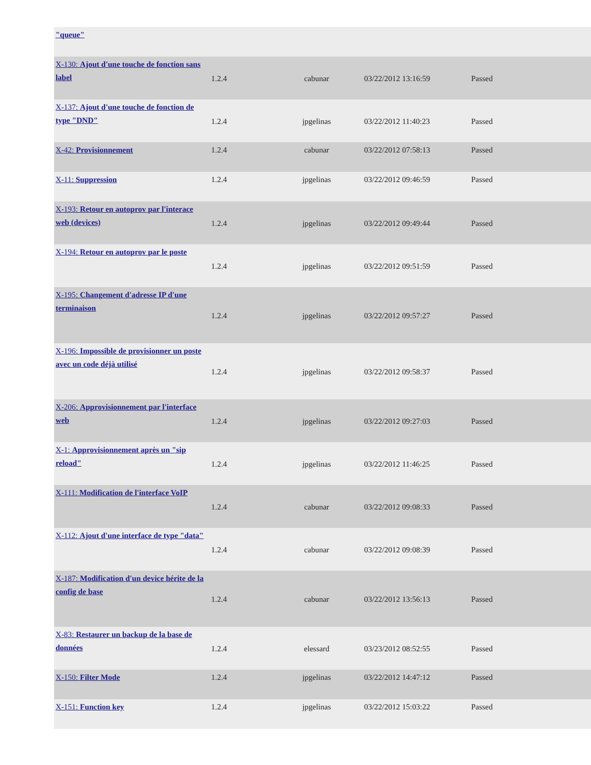| "queue" | | | | |
| X-130: Ajout d'une touche de fonction sans label | 1.2.4 | cabunar | 03/22/2012 13:16:59 | Passed |
| X-137: Ajout d'une touche de fonction de type "DND" | 1.2.4 | jpgelinas | 03/22/2012 11:40:23 | Passed |
| X-42: Provisionnement | 1.2.4 | cabunar | 03/22/2012 07:58:13 | Passed |
| X-11: Suppression | 1.2.4 | jpgelinas | 03/22/2012 09:46:59 | Passed |
| X-193: Retour en autoprov par l'interace web (devices) | 1.2.4 | jpgelinas | 03/22/2012 09:49:44 | Passed |
| X-194: Retour en autoprov par le poste | 1.2.4 | jpgelinas | 03/22/2012 09:51:59 | Passed |
| X-195: Changement d'adresse IP d'une terminaison | 1.2.4 | jpgelinas | 03/22/2012 09:57:27 | Passed |
| X-196: Impossible de provisionner un poste avec un code déjà utilisé | 1.2.4 | jpgelinas | 03/22/2012 09:58:37 | Passed |
| X-206: Approvisionnement par l'interface web | 1.2.4 | jpgelinas | 03/22/2012 09:27:03 | Passed |
| X-1: Approvisionnement après un "sip reload" | 1.2.4 | jpgelinas | 03/22/2012 11:46:25 | Passed |
| X-111: Modification de l'interface VoIP | 1.2.4 | cabunar | 03/22/2012 09:08:33 | Passed |
| X-112: Ajout d'une interface de type "data" | 1.2.4 | cabunar | 03/22/2012 09:08:39 | Passed |
| X-187: Modification d'un device hérite de la config de base | 1.2.4 | cabunar | 03/22/2012 13:56:13 | Passed |
| X-83: Restaurer un backup de la base de données | 1.2.4 | elessard | 03/23/2012 08:52:55 | Passed |
| X-150: Filter Mode | 1.2.4 | jpgelinas | 03/22/2012 14:47:12 | Passed |
| X-151: Function key | 1.2.4 | jpgelinas | 03/22/2012 15:03:22 | Passed |